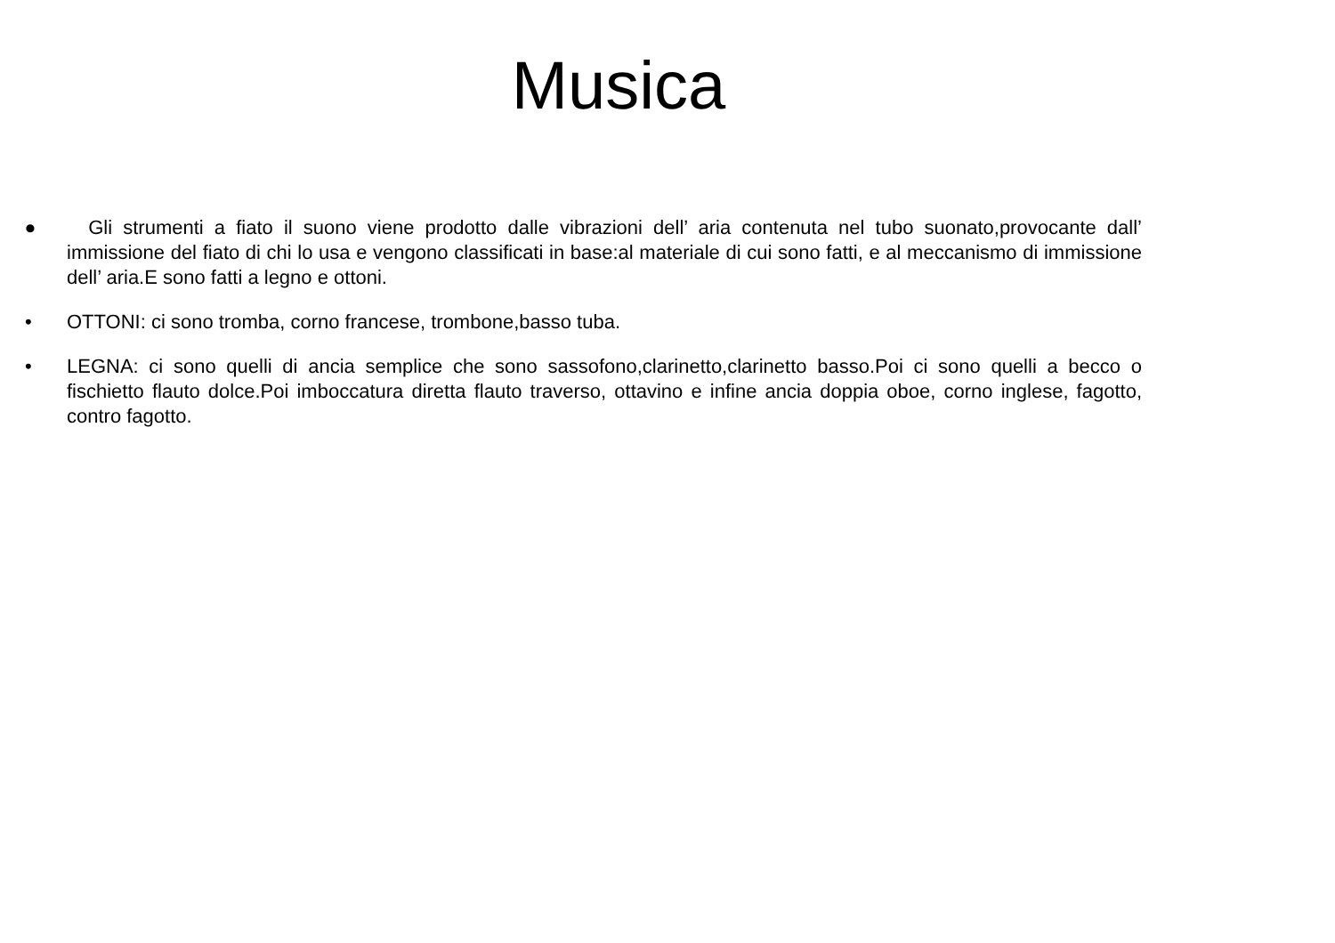Musica
• Gli strumenti a fiato il suono viene prodotto dalle vibrazioni dell’ aria contenuta nel tubo suonato,provocante dall’ immissione del fiato di chi lo usa e vengono classificati in base:al materiale di cui sono fatti, e al meccanismo di immissione dell’ aria.E sono fatti a legno e ottoni.
• OTTONI: ci sono tromba, corno francese, trombone,basso tuba.
• LEGNA: ci sono quelli di ancia semplice che sono sassofono,clarinetto,clarinetto basso.Poi ci sono quelli a becco o fischietto flauto dolce.Poi imboccatura diretta flauto traverso, ottavino e infine ancia doppia oboe, corno inglese, fagotto, contro fagotto.